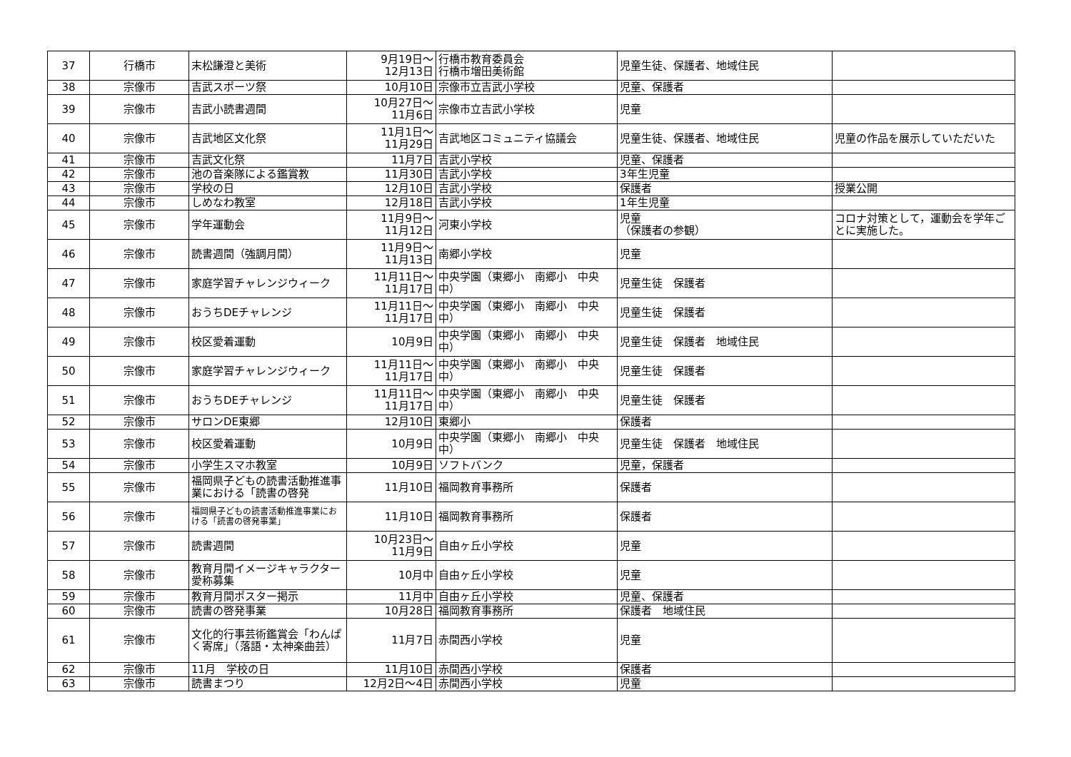| 37 | 行橋市 | 末松謙澄と美術 | 9月19日～ 12月13日 | 行橋市教育委員会 行橋市増田美術館 | 児童生徒、保護者、地域住民 | |
| 38 | 宗像市 | 吉武スポーツ祭 | 10月10日 | 宗像市立吉武小学校 | 児童、保護者 | |
| 39 | 宗像市 | 吉武小読書週間 | 10月27日～ 11月6日 | 宗像市立吉武小学校 | 児童 | |
| 40 | 宗像市 | 吉武地区文化祭 | 11月1日～ 11月29日 | 吉武地区コミュニティ協議会 | 児童生徒、保護者、地域住民 | 児童の作品を展示していただいた |
| 41 | 宗像市 | 吉武文化祭 | 11月7日 | 吉武小学校 | 児童、保護者 | |
| 42 | 宗像市 | 池の音楽隊による鑑賞教 | 11月30日 | 吉武小学校 | 3年生児童 | |
| 43 | 宗像市 | 学校の日 | 12月10日 | 吉武小学校 | 保護者 | 授業公開 |
| 44 | 宗像市 | しめなわ教室 | 12月18日 | 吉武小学校 | 1年生児童 | |
| 45 | 宗像市 | 学年運動会 | 11月9日～ 11月12日 | 河東小学校 | 児童 （保護者の参観） | コロナ対策として，運動会を学年ごとに実施した。 |
| 46 | 宗像市 | 読書週間（強調月間） | 11月9日～ 11月13日 | 南郷小学校 | 児童 | |
| 47 | 宗像市 | 家庭学習チャレンジウィーク | 11月11日～ 11月17日 | 中央学園（東郷小 南郷小 中央中） | 児童生徒 保護者 | |
| 48 | 宗像市 | おうちDEチャレンジ | 11月11日～ 11月17日 | 中央学園（東郷小 南郷小 中央中） | 児童生徒 保護者 | |
| 49 | 宗像市 | 校区愛着運動 | 10月9日 | 中央学園（東郷小 南郷小 中央中） | 児童生徒 保護者 地域住民 | |
| 50 | 宗像市 | 家庭学習チャレンジウィーク | 11月11日～ 11月17日 | 中央学園（東郷小 南郷小 中央中） | 児童生徒 保護者 | |
| 51 | 宗像市 | おうちDEチャレンジ | 11月11日～ 11月17日 | 中央学園（東郷小 南郷小 中央中） | 児童生徒 保護者 | |
| 52 | 宗像市 | サロンDE東郷 | 12月10日 | 東郷小 | 保護者 | |
| 53 | 宗像市 | 校区愛着運動 | 10月9日 | 中央学園（東郷小 南郷小 中央中） | 児童生徒 保護者 地域住民 | |
| 54 | 宗像市 | 小学生スマホ教室 | 10月9日 | ソフトバンク | 児童，保護者 | |
| 55 | 宗像市 | 福岡県子どもの読書活動推進事業における「読書の啓発 | 11月10日 | 福岡教育事務所 | 保護者 | |
| 56 | 宗像市 | 福岡県子どもの読書活動推進事業における「読書の啓発事業」 | 11月10日 | 福岡教育事務所 | 保護者 | |
| 57 | 宗像市 | 読書週間 | 10月23日～ 11月9日 | 自由ヶ丘小学校 | 児童 | |
| 58 | 宗像市 | 教育月間イメージキャラクター愛称募集 | 10月中 | 自由ヶ丘小学校 | 児童 | |
| 59 | 宗像市 | 教育月間ポスター掲示 | 11月中 | 自由ヶ丘小学校 | 児童、保護者 | |
| 60 | 宗像市 | 読書の啓発事業 | 10月28日 | 福岡教育事務所 | 保護者 地域住民 | |
| 61 | 宗像市 | 文化的行事芸術鑑賞会「わんぱく寄席」（落語・太神楽曲芸） | 11月7日 | 赤間西小学校 | 児童 | |
| 62 | 宗像市 | 11月 学校の日 | 11月10日 | 赤間西小学校 | 保護者 | |
| 63 | 宗像市 | 読書まつり | 12月2日～4日 | 赤間西小学校 | 児童 | |